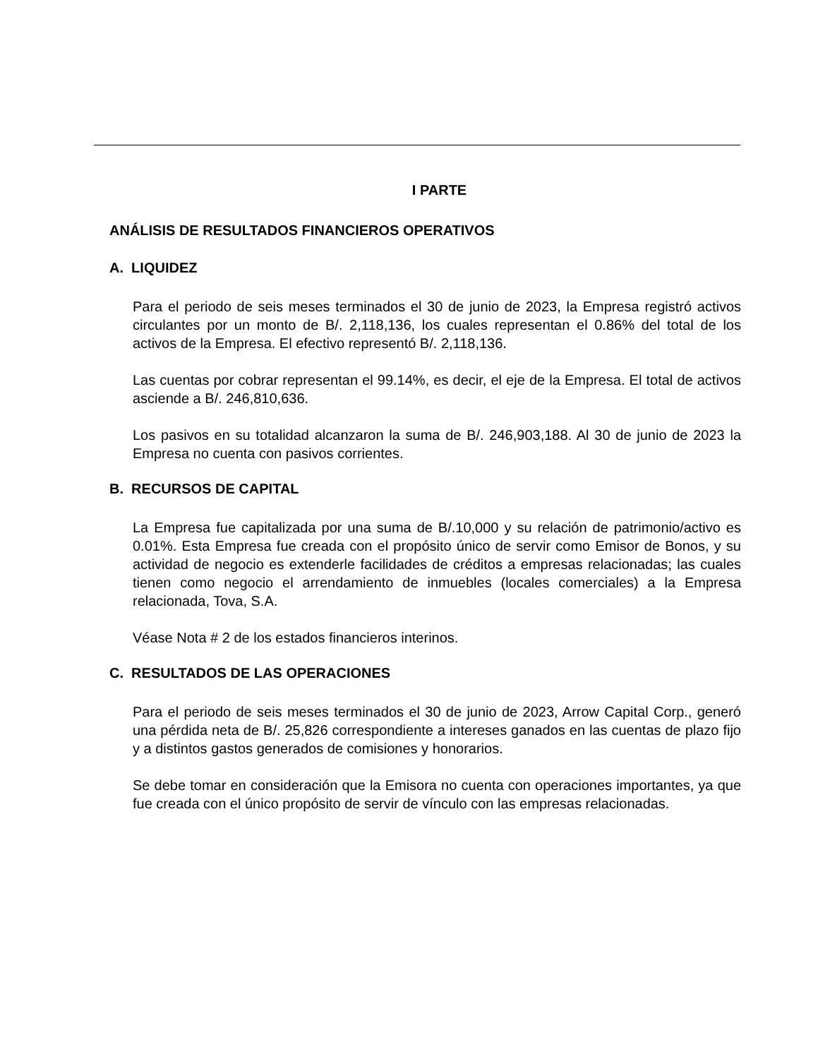I PARTE
ANÁLISIS DE RESULTADOS FINANCIEROS OPERATIVOS
A. LIQUIDEZ
Para el periodo de seis meses terminados el 30 de junio de 2023, la Empresa registró activos circulantes por un monto de B/. 2,118,136, los cuales representan el 0.86% del total de los activos de la Empresa. El efectivo representó B/. 2,118,136.
Las cuentas por cobrar representan el 99.14%, es decir, el eje de la Empresa. El total de activos asciende a B/. 246,810,636.
Los pasivos en su totalidad alcanzaron la suma de B/. 246,903,188. Al 30 de junio de 2023 la Empresa no cuenta con pasivos corrientes.
B. RECURSOS DE CAPITAL
La Empresa fue capitalizada por una suma de B/.10,000 y su relación de patrimonio/activo es 0.01%. Esta Empresa fue creada con el propósito único de servir como Emisor de Bonos, y su actividad de negocio es extenderle facilidades de créditos a empresas relacionadas; las cuales tienen como negocio el arrendamiento de inmuebles (locales comerciales) a la Empresa relacionada, Tova, S.A.
Véase Nota # 2 de los estados financieros interinos.
C. RESULTADOS DE LAS OPERACIONES
Para el periodo de seis meses terminados el 30 de junio de 2023, Arrow Capital Corp., generó una pérdida neta de B/. 25,826 correspondiente a intereses ganados en las cuentas de plazo fijo y a distintos gastos generados de comisiones y honorarios.
Se debe tomar en consideración que la Emisora no cuenta con operaciones importantes, ya que fue creada con el único propósito de servir de vínculo con las empresas relacionadas.